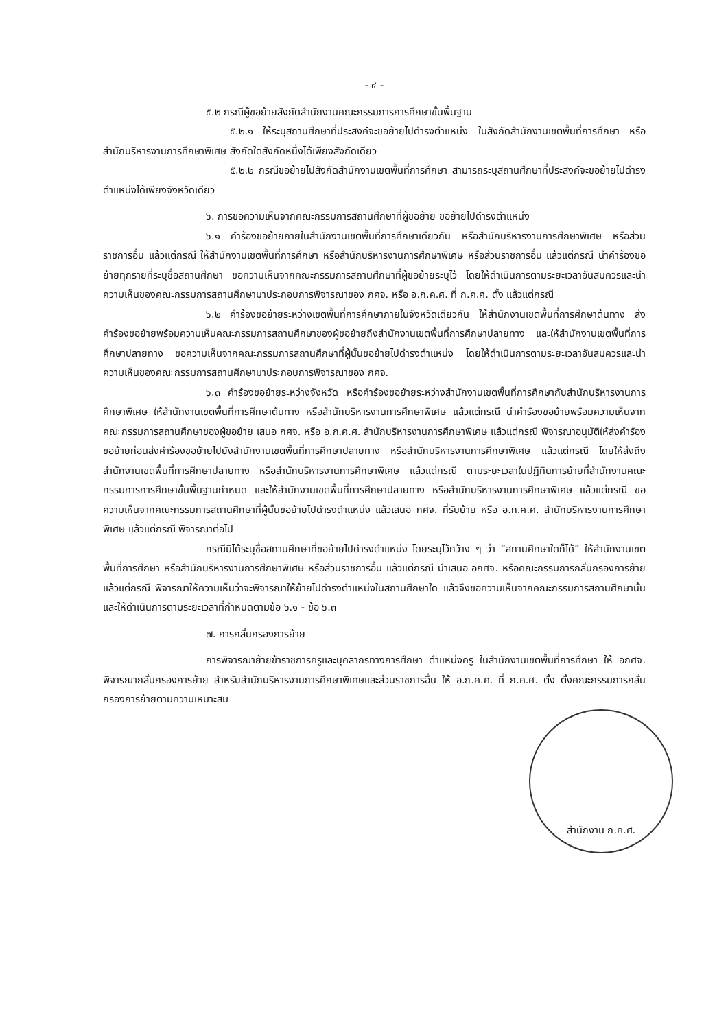- ๔ -
๕.๒ กรณีผู้ขอย้ายสังกัดสำนักงานคณะกรรมการการศึกษาขั้นพื้นฐาน
๕.๒.๑ ให้ระบุสถานศึกษาที่ประสงค์จะขอย้ายไปดำรงตำแหน่ง ในสังกัดสำนักงานเขตพื้นที่การศึกษา หรือสำนักบริหารงานการศึกษาพิเศษ สังกัดใดสังกัดหนึ่งได้เพียงสังกัดเดียว
๕.๒.๒ กรณีขอย้ายไปสังกัดสำนักงานเขตพื้นที่การศึกษา สามารถระบุสถานศึกษาที่ประสงค์จะขอย้ายไปดำรงตำแหน่งได้เพียงจังหวัดเดียว
๖. การขอความเห็นจากคณะกรรมการสถานศึกษาที่ผู้ขอย้าย ขอย้ายไปดำรงตำแหน่ง
๖.๑ คำร้องขอย้ายภายในสำนักงานเขตพื้นที่การศึกษาเดียวกัน หรือสำนักบริหารงานการศึกษาพิเศษ หรือส่วนราชการอื่น แล้วแต่กรณี ให้สำนักงานเขตพื้นที่การศึกษา หรือสำนักบริหารงานการศึกษาพิเศษ หรือส่วนราชการอื่น แล้วแต่กรณี นำคำร้องขอย้ายทุกรายที่ระบุชื่อสถานศึกษา ขอความเห็นจากคณะกรรมการสถานศึกษาที่ผู้ขอย้ายระบุไว้ โดยให้ดำเนินการตามระยะเวลาอันสมควรและนำความเห็นของคณะกรรมการสถานศึกษามาประกอบการพิจารณาของ กศจ. หรือ อ.ก.ค.ศ. ที่ ก.ค.ศ. ตั้ง แล้วแต่กรณี
๖.๒ คำร้องขอย้ายระหว่างเขตพื้นที่การศึกษาภายในจังหวัดเดียวกัน ให้สำนักงานเขตพื้นที่การศึกษาต้นทาง ส่งคำร้องขอย้ายพร้อมความเห็นคณะกรรมการสถานศึกษาของผู้ขอย้ายถึงสำนักงานเขตพื้นที่การศึกษาปลายทาง และให้สำนักงานเขตพื้นที่การศึกษาปลายทาง ขอความเห็นจากคณะกรรมการสถานศึกษาที่ผู้นั้นขอย้ายไปดำรงตำแหน่ง โดยให้ดำเนินการตามระยะเวลาอันสมควรและนำความเห็นของคณะกรรมการสถานศึกษามาประกอบการพิจารณาของ กศจ.
๖.๓ คำร้องขอย้ายระหว่างจังหวัด หรือคำร้องขอย้ายระหว่างสำนักงานเขตพื้นที่การศึกษากับสำนักบริหารงานการศึกษาพิเศษ ให้สำนักงานเขตพื้นที่การศึกษาต้นทาง หรือสำนักบริหารงานการศึกษาพิเศษ แล้วแต่กรณี นำคำร้องขอย้ายพร้อมความเห็นจากคณะกรรมการสถานศึกษาของผู้ขอย้าย เสนอ กศจ. หรือ อ.ก.ค.ศ. สำนักบริหารงานการศึกษาพิเศษ แล้วแต่กรณี พิจารณาอนุมัติให้ส่งคำร้องขอย้ายก่อนส่งคำร้องขอย้ายไปยังสำนักงานเขตพื้นที่การศึกษาปลายทาง หรือสำนักบริหารงานการศึกษาพิเศษ แล้วแต่กรณี โดยให้ส่งถึงสำนักงานเขตพื้นที่การศึกษาปลายทาง หรือสำนักบริหารงานการศึกษาพิเศษ แล้วแต่กรณี ตามระยะเวลาในปฏิทินการย้ายที่สำนักงานคณะกรรมการการศึกษาขั้นพื้นฐานกำหนด และให้สำนักงานเขตพื้นที่การศึกษาปลายทาง หรือสำนักบริหารงานการศึกษาพิเศษ แล้วแต่กรณี ขอความเห็นจากคณะกรรมการสถานศึกษาที่ผู้นั้นขอย้ายไปดำรงตำแหน่ง แล้วเสนอ กศจ. ที่รับย้าย หรือ อ.ก.ค.ศ. สำนักบริหารงานการศึกษาพิเศษ แล้วแต่กรณี พิจารณาต่อไป
กรณีมิได้ระบุชื่อสถานศึกษาที่ขอย้ายไปดำรงตำแหน่ง โดยระบุไว้กว้าง ๆ ว่า “สถานศึกษาใดก็ได้” ให้สำนักงานเขตพื้นที่การศึกษา หรือสำนักบริหารงานการศึกษาพิเศษ หรือส่วนราชการอื่น แล้วแต่กรณี นำเสนอ อกศจ. หรือคณะกรรมการกลั่นกรองการย้าย แล้วแต่กรณี พิจารณาให้ความเห็นว่าจะพิจารณาให้ย้ายไปดำรงตำแหน่งในสถานศึกษาใด แล้วจึงขอความเห็นจากคณะกรรมการสถานศึกษานั้น และให้ดำเนินการตามระยะเวลาที่กำหนดตามข้อ ๖.๑ - ข้อ ๖.๓
๗. การกลั่นกรองการย้าย
การพิจารณาย้ายข้าราชการครูและบุคลากรทางการศึกษา ตำแหน่งครู ในสำนักงานเขตพื้นที่การศึกษา ให้ อกศจ. พิจารณากลั่นกรองการย้าย สำหรับสำนักบริหารงานการศึกษาพิเศษและส่วนราชการอื่น ให้ อ.ก.ค.ศ. ที่ ก.ค.ศ. ตั้ง ตั้งคณะกรรมการกลั่นกรองการย้ายตามความเหมาะสม
สำนักงาน ก.ค.ศ.